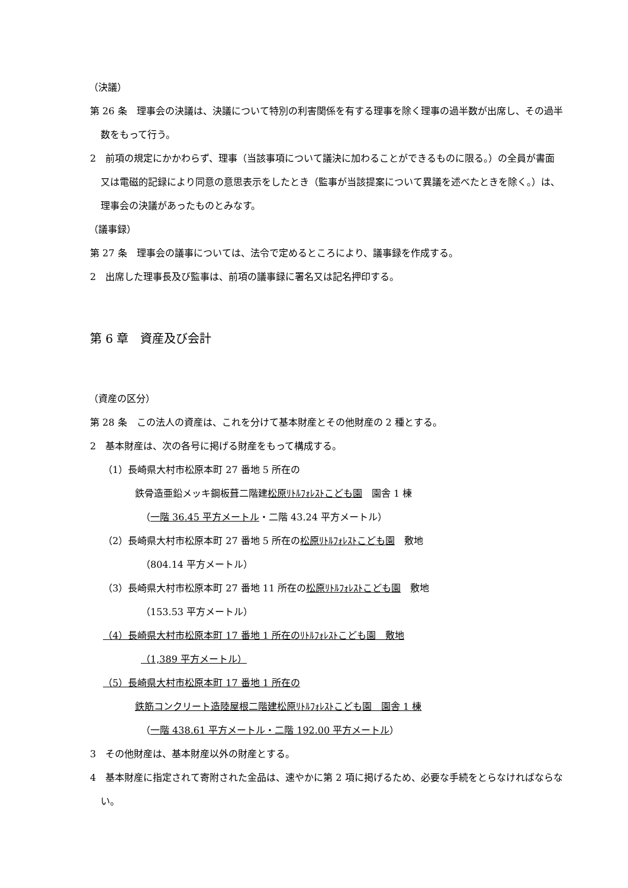（決議）
第 26 条　理事会の決議は、決議について特別の利害関係を有する理事を除く理事の過半数が出席し、その過半数をもって行う。
2　前項の規定にかかわらず、理事（当該事項について議決に加わることができるものに限る。）の全員が書面又は電磁的記録により同意の意思表示をしたとき（監事が当該提案について異議を述べたときを除く。）は、理事会の決議があったものとみなす。
（議事録）
第 27 条　理事会の議事については、法令で定めるところにより、議事録を作成する。
2　出席した理事長及び監事は、前項の議事録に署名又は記名押印する。
第 6 章　資産及び会計
（資産の区分）
第 28 条　この法人の資産は、これを分けて基本財産とその他財産の 2 種とする。
2　基本財産は、次の各号に掲げる財産をもって構成する。
（1）長崎県大村市松原本町 27 番地 5 所在の
鉄骨造亜鉛メッキ鋼板葺二階建松原ﾘﾄﾙﾌｫﾚｽﾄこども園　園舎 1 棟
（一階 36.45 平方メートル・二階 43.24 平方メートル）
（2）長崎県大村市松原本町 27 番地 5 所在の松原ﾘﾄﾙﾌｫﾚｽﾄこども園　敷地
（804.14 平方メートル）
（3）長崎県大村市松原本町 27 番地 11 所在の松原ﾘﾄﾙﾌｫﾚｽﾄこども園　敷地
（153.53 平方メートル）
（4）長崎県大村市松原本町 17 番地 1 所在のﾘﾄﾙﾌｫﾚｽﾄこども園　敷地
（1,389 平方メートル）
（5）長崎県大村市松原本町 17 番地 1 所在の
鉄筋コンクリート造陸屋根二階建松原ﾘﾄﾙﾌｫﾚｽﾄこども園　園舎 1 棟
（一階 438.61 平方メートル・二階 192.00 平方メートル）
3　その他財産は、基本財産以外の財産とする。
4　基本財産に指定されて寄附された金品は、速やかに第 2 項に掲げるため、必要な手続をとらなければならない。